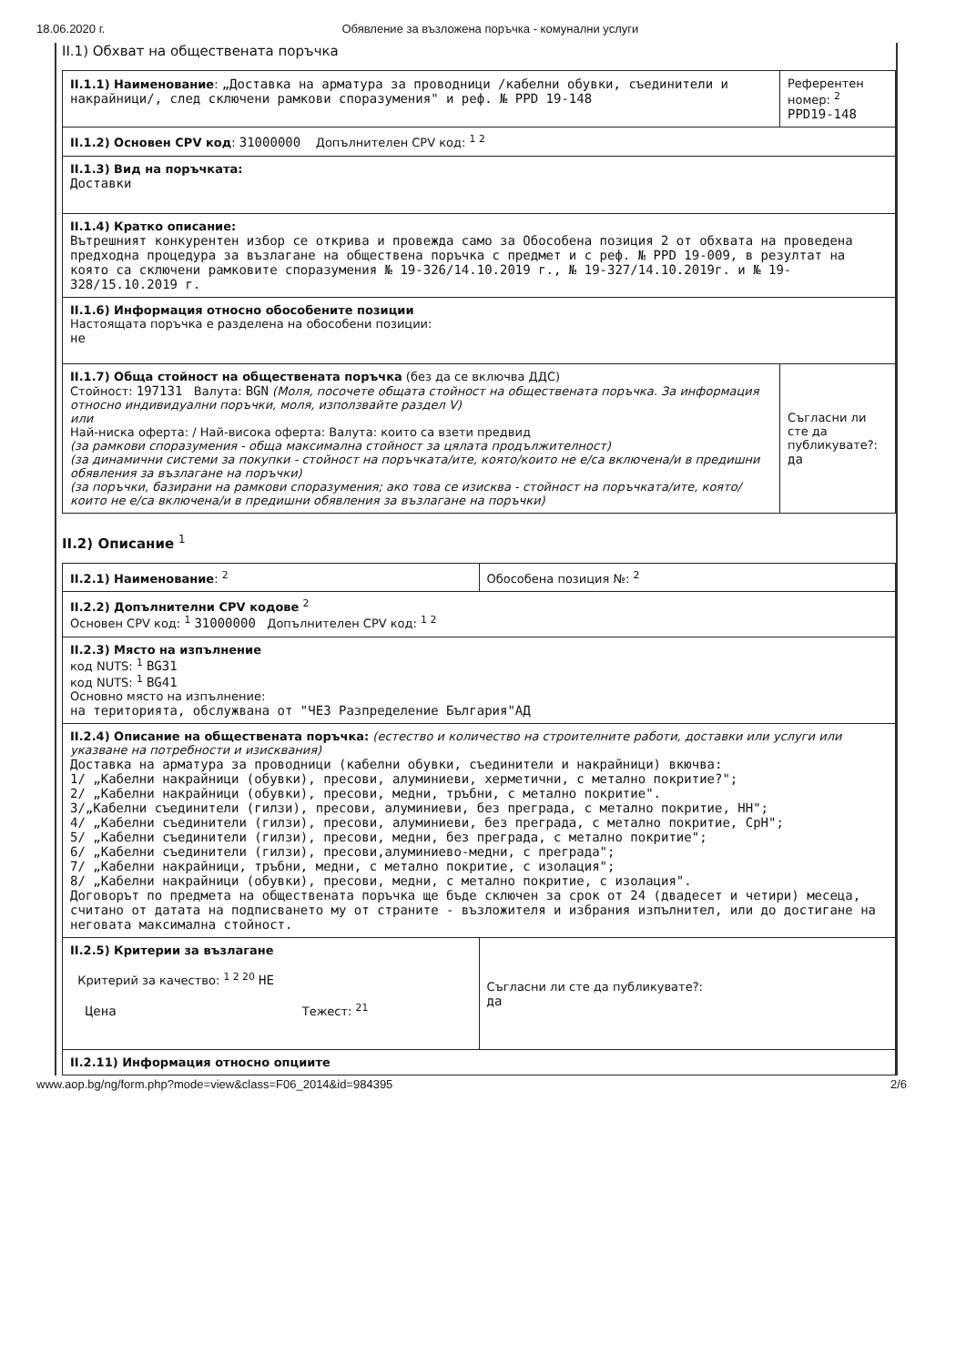18.06.2020 г. Обявление за възложена поръчка - комунални услуги
II.1) Обхват на обществената поръчка
| II.1.1) Наименование : „Доставка на арматура за проводници /кабелни обувки, съединители и накрайници/, след сключени рамкови споразумения" и реф. № PPD 19-148 | Референтен номер: <sup>2</sup> PPD19-148 |
| II.1.2) Основен CPV код : 31000000 Допълнителен CPV код: <sup>1 2</sup> | |
| II.1.3) Вид на поръчката: Доставки | |
| II.1.4) Кратко описание: Вътрешният конкурентен избор се открива и провежда само за Обособена позиция 2 от обхвата на проведена предходна процедура за възлагане на обществена поръчка с предмет и с реф. № PPD 19-009, в резултат на която са сключени рамковите споразумения № 19-326/14.10.2019 г., № 19-327/14.10.2019г. и № 19-328/15.10.2019 г. | |
| II.1.6) Информация относно обособените позиции Настоящата поръчка е разделена на обособени позиции: не | |
| II.1.7) Обща стойност на обществената поръчка (без да се включва ДДС) Стойност: 197131 Валута: BGN (Моля, посочете общата стойност на обществената поръчка. За информация относно индивидуални поръчки, моля, използвайте раздел V) или Най-ниска оферта: / Най-висока оферта: Валута: които са взети предвид (за рамкови споразумения - обща максимална стойност за цялата продължителност) (за динамични системи за покупки - стойност на поръчката/ите, която/които не е/са включена/и в предишни обявления за възлагане на поръчки) (за поръчки, базирани на рамкови споразумения; ако това се изисква - стойност на поръчката/ите, която/които не е/са включена/и в предишни обявления за възлагане на поръчки) | Съгласни ли сте да публикувате?: да |
II.2) Описание <sup>1</sup>
| II.2.1) Наименование : <sup>2</sup> | Обособена позиция №: <sup>2</sup> |
| II.2.2) Допълнителни CPV кодове <sup>2</sup> Основен CPV код: <sup>1</sup> 31000000 Допълнителен CPV код: <sup>1 2</sup> | |
| II.2.3) Място на изпълнение код NUTS: <sup>1</sup> BG31 код NUTS: <sup>1</sup> BG41 Основно място на изпълнение: на територията, обслужвана от "ЧЕЗ Разпределение България"АД | |
| II.2.4) Описание на обществената поръчка: (естество и количество на строителните работи, доставки или услуги или указване на потребности и изисквания) Доставка на арматура за проводници (кабелни обувки, съединители и накрайници) вкючва: 1/ „Кабелни накрайници (обувки), пресови, алуминиеви, херметични, с метално покритие?"; 2/ „Кабелни накрайници (обувки), пресови, медни, тръбни, с метално покритие". 3/„Кабелни съединители (гилзи), пресови, алуминиеви, без преграда, с метално покритие, НН"; 4/ „Кабелни съединители (гилзи), пресови, алуминиеви, без преграда, с метално покритие, СрН"; 5/ „Кабелни съединители (гилзи), пресови, медни, без преграда, с метално покритие"; 6/ „Кабелни съединители (гилзи), пресови,алуминиево-медни, с преграда"; 7/ „Кабелни накрайници, тръбни, медни, с метално покритие, с изолация"; 8/ „Кабелни накрайници (обувки), пресови, медни, с метално покритие, с изолация". Договорът по предмета на обществената поръчка ще бъде сключен за срок от 24 (двадесет и четири) месеца, считано от датата на подписването му от страните - възложителя и избрания изпълнител, или до достигане на неговата максимална стойност. | |
| II.2.5) Критерии за възлагане Критерий за качество: <sup>1 2 20</sup> НЕ Цена Тежест: <sup>21</sup> | Съгласни ли сте да публикувате?: да |
| II.2.11) Информация относно опциите | |
www.aop.bg/ng/form.php?mode=view&class=F06_2014&id=984395 2/6